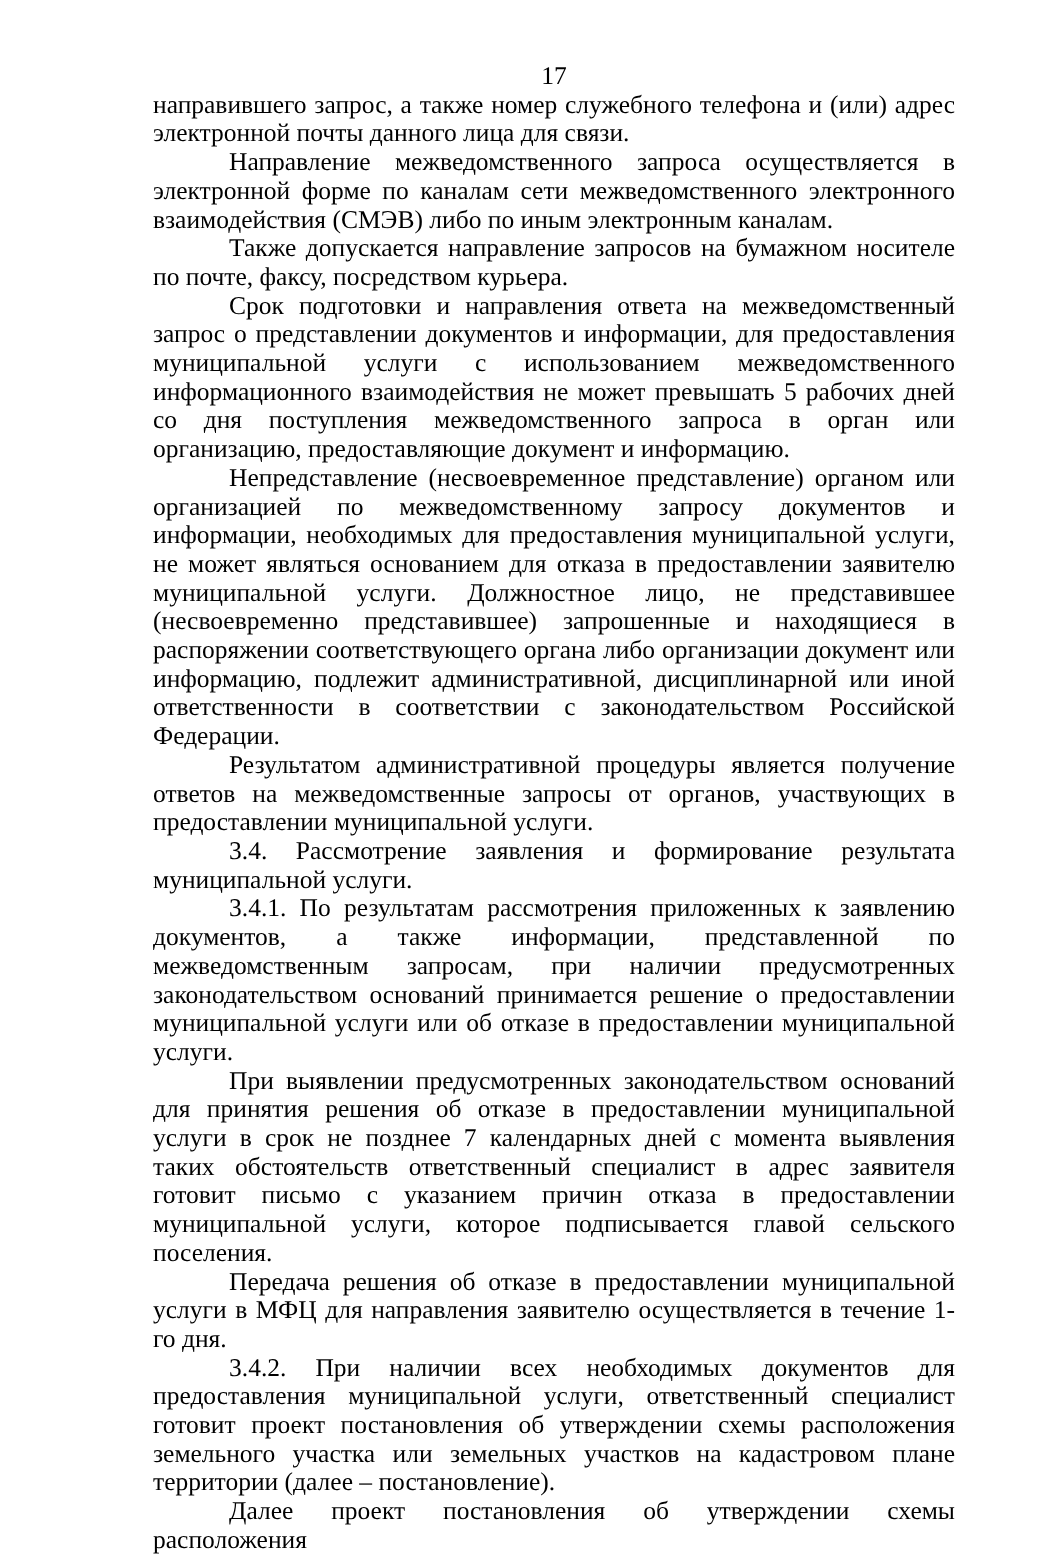17
направившего запрос, а также номер служебного телефона и (или) адрес электронной почты данного лица для связи.
Направление межведомственного запроса осуществляется в электронной форме по каналам сети межведомственного электронного взаимодействия (СМЭВ) либо по иным электронным каналам.
Также допускается направление запросов на бумажном носителе по почте, факсу, посредством курьера.
Срок подготовки и направления ответа на межведомственный запрос о представлении документов и информации, для предоставления муниципальной услуги с использованием межведомственного информационного взаимодействия не может превышать 5 рабочих дней со дня поступления межведомственного запроса в орган или организацию, предоставляющие документ и информацию.
Непредставление (несвоевременное представление) органом или организацией по межведомственному запросу документов и информации, необходимых для предоставления муниципальной услуги, не может являться основанием для отказа в предоставлении заявителю муниципальной услуги. Должностное лицо, не представившее (несвоевременно представившее) запрошенные и находящиеся в распоряжении соответствующего органа либо организации документ или информацию, подлежит административной, дисциплинарной или иной ответственности в соответствии с законодательством Российской Федерации.
Результатом административной процедуры является получение ответов на межведомственные запросы от органов, участвующих в предоставлении муниципальной услуги.
3.4. Рассмотрение заявления и формирование результата муниципальной услуги.
3.4.1. По результатам рассмотрения приложенных к заявлению документов, а также информации, представленной по межведомственным запросам, при наличии предусмотренных законодательством оснований принимается решение о предоставлении муниципальной услуги или об отказе в предоставлении муниципальной услуги.
При выявлении предусмотренных законодательством оснований для принятия решения об отказе в предоставлении муниципальной услуги в срок не позднее 7 календарных дней с момента выявления таких обстоятельств ответственный специалист в адрес заявителя готовит письмо с указанием причин отказа в предоставлении муниципальной услуги, которое подписывается главой сельского поселения.
Передача решения об отказе в предоставлении муниципальной услуги в МФЦ для направления заявителю осуществляется в течение 1-го дня.
3.4.2. При наличии всех необходимых документов для предоставления муниципальной услуги, ответственный специалист готовит проект постановления об утверждении схемы расположения земельного участка или земельных участков на кадастровом плане территории (далее – постановление).
Далее проект постановления об утверждении схемы расположения